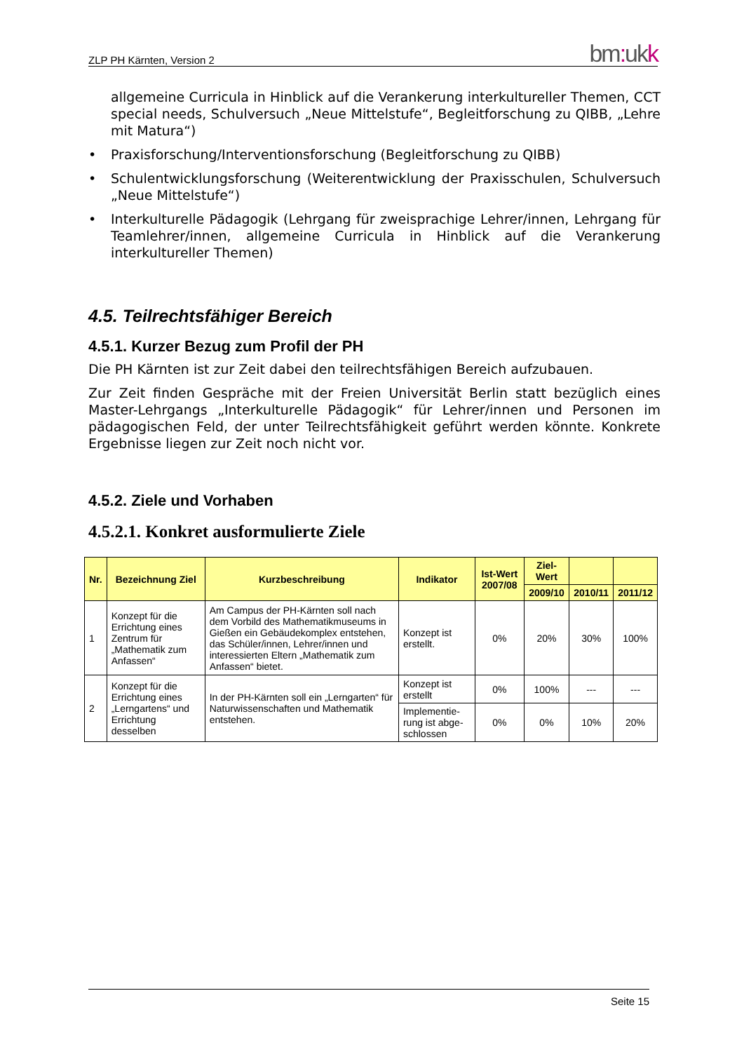ZLP PH Kärnten, Version 2 bm: ukk
allgemeine Curricula in Hinblick auf die Verankerung interkultureller Themen, CCT special needs, Schulversuch „Neue Mittelstufe“, Begleitforschung zu QIBB, „Lehre mit Matura“)
• Praxisforschung/Interventionsforschung (Begleitforschung zu QIBB)
• Schulentwicklungsforschung (Weiterentwicklung der Praxisschulen, Schulver­such „Neue Mittelstufe“)
• Interkulturelle Pädagogik (Lehrgang für zweisprachige Lehrer/innen, Lehrgang für Teamlehrer/innen, allgemeine Curricula in Hinblick auf die Verankerung interkultureller Themen)
4.5. Teilrechtsfähiger Bereich
4.5.1. Kurzer Bezug zum Profil der PH
Die PH Kärnten ist zur Zeit dabei den teilrechtsfähigen Bereich aufzubauen.
Zur Zeit finden Gespräche mit der Freien Universität Berlin statt bezüglich eines Master-Lehrgangs „Interkulturelle Pädagogik“ für Lehrer/innen und Personen im pädagogischen Feld, der unter Teilrechtsfähigkeit geführt werden könnte. Kon­krete Ergebnisse liegen zur Zeit noch nicht vor.
4.5.2. Ziele und Vorhaben
4.5.2.1. Konkret ausformulierte Ziele
| Nr. | Bezeichnung Ziel | Kurzbeschreibung | Indikator | Ist-Wert 2007/08 | Ziel-Wert | | |
| --- | --- | --- | --- | --- | --- | --- | --- |
| | | | | | 2009/10 | 2010/11 | 2011/12 |
| 1 | Konzept für die Errichtung eines Zentrum für „Mathematik zum Anfassen“ | Am Campus der PH-Kärnten soll nach dem Vorbild des Mathematikmuseums in Gießen ein Gebäudekomplex entstehen, das Schüler/innen, Lehrer/innen und interessierten Eltern „Mathematik zum Anfassen“ bietet. | Konzept ist erstellt. | 0% | 20% | 30% | 100% |
| 2 | Konzept für die Errichtung eines „Lerngartens“ und Errichtung desselben | In der PH-Kärnten soll ein „Lerngarten“ für Naturwissenschaften und Mathematik entstehen. | Konzept ist erstellt | 0% | 100% | --- | --- |
| | | | Implementie­rung ist abge­schlossen | 0% | 0% | 10% | 20% |
Seite 15